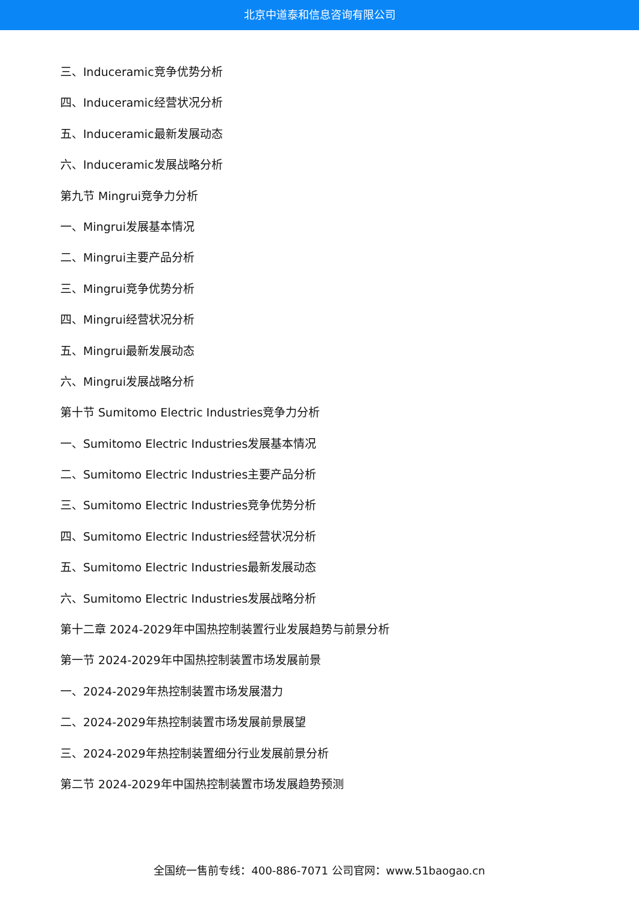北京中道泰和信息咨询有限公司
三、Induceramic竞争优势分析
四、Induceramic经营状况分析
五、Induceramic最新发展动态
六、Induceramic发展战略分析
第九节 Mingrui竞争力分析
一、Mingrui发展基本情况
二、Mingrui主要产品分析
三、Mingrui竞争优势分析
四、Mingrui经营状况分析
五、Mingrui最新发展动态
六、Mingrui发展战略分析
第十节 Sumitomo Electric Industries竞争力分析
一、Sumitomo Electric Industries发展基本情况
二、Sumitomo Electric Industries主要产品分析
三、Sumitomo Electric Industries竞争优势分析
四、Sumitomo Electric Industries经营状况分析
五、Sumitomo Electric Industries最新发展动态
六、Sumitomo Electric Industries发展战略分析
第十二章 2024-2029年中国热控制装置行业发展趋势与前景分析
第一节 2024-2029年中国热控制装置市场发展前景
一、2024-2029年热控制装置市场发展潜力
二、2024-2029年热控制装置市场发展前景展望
三、2024-2029年热控制装置细分行业发展前景分析
第二节 2024-2029年中国热控制装置市场发展趋势预测
全国统一售前专线：400-886-7071 公司官网：www.51baogao.cn